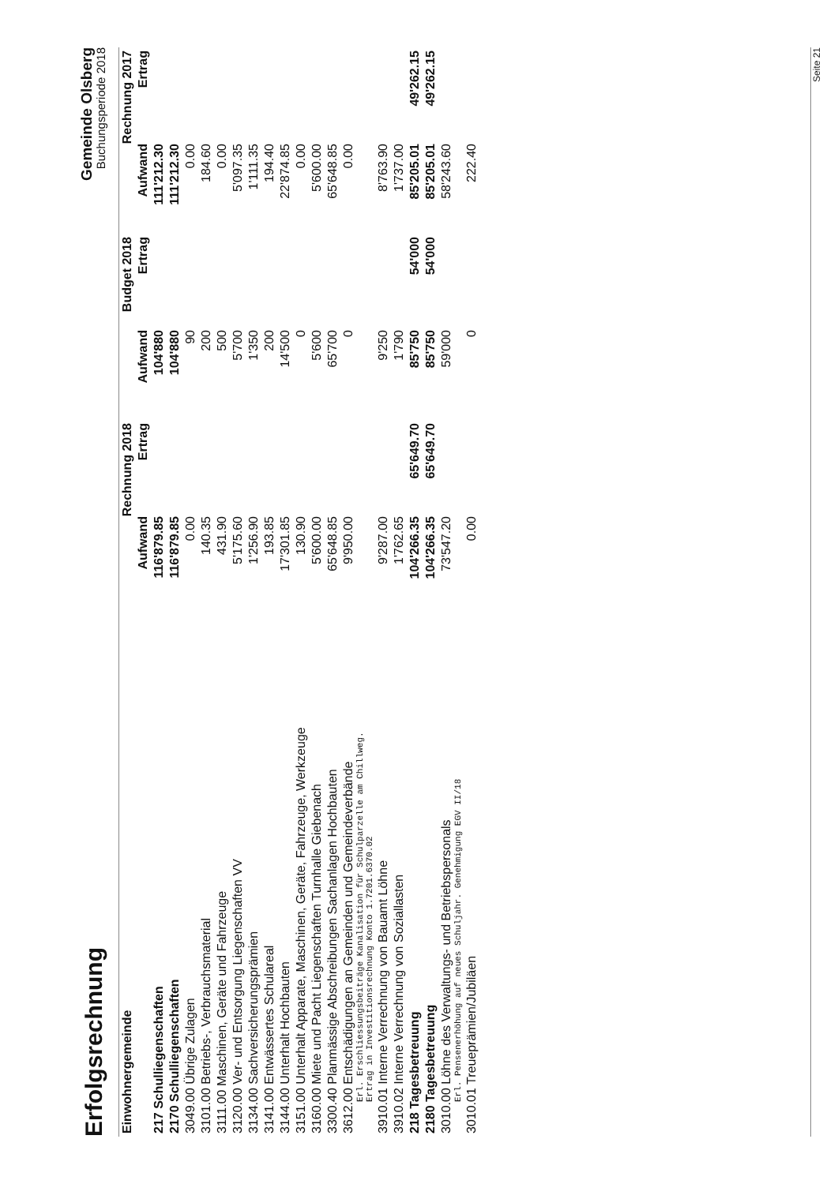Erfolgsrechnung
Gemeinde Olsberg
Buchungsperiode 2018
| Einwohnergemeinde | Rechnung 2018 | | Budget 2018 | | Rechnung 2017 | |
| --- | --- | --- | --- | --- | --- | --- |
| | Aufwand | Ertrag | Aufwand | Ertrag | Aufwand | Ertrag |
| 217 Schulliegenschaften | 116'879.85 | | 104'880 | | 111'212.30 | |
| 2170 Schulliegenschaften | 116'879.85 | | 104'880 | | 111'212.30 | |
| 3049.00 Übrige Zulagen | 0.00 | | 90 | | 0.00 | |
| 3101.00 Betriebs-, Verbrauchsmaterial | 140.35 | | 200 | | 184.60 | |
| 3111.00 Maschinen, Geräte und Fahrzeuge | 431.90 | | 500 | | 0.00 | |
| 3120.00 Ver- und Entsorgung Liegenschaften VV | 5'175.60 | | 5'700 | | 5'097.35 | |
| 3134.00 Sachversicherungsprämien | 1'256.90 | | 1'350 | | 1'111.35 | |
| 3141.00 Entwässertes Schulareal | 193.85 | | 200 | | 194.40 | |
| 3144.00 Unterhalt Hochbauten | 17'301.85 | | 14'500 | | 22'874.85 | |
| 3151.00 Unterhalt Apparate, Maschinen, Geräte, Fahrzeuge, Werkzeuge | 130.90 | | 0 | | 0.00 | |
| 3160.00 Miete und Pacht Liegenschaften Turnhalle Giebenach | 5'600.00 | | 5'600 | | 5'600.00 | |
| 3300.40 Planmässige Abschreibungen Sachanlagen Hochbauten | 65'648.85 | | 65'700 | | 65'648.85 | |
| 3612.00 Entschädigungen an Gemeinden und Gemeindeverbände Erl. Erschliessungsbeiträge Kanalisation für Schulparzelle am Chillweg. Ertrag in Investitionsrechnung Konto 1.7201.6370.02 | 9'950.00 | | 0 | | 0.00 | |
| 3910.01 Interne Verrechnung von Bauamt Löhne | 9'287.00 | | 9'250 | | 8'763.90 | |
| 3910.02 Interne Verrechnung von Soziallasten | 1'762.65 | | 1'790 | | 1'737.00 | |
| 218 Tagesbetreuung | 104'266.35 | 65'649.70 | 85'750 | 54'000 | 85'205.01 | 49'262.15 |
| 2180 Tagesbetreuung | 104'266.35 | 65'649.70 | 85'750 | 54'000 | 85'205.01 | 49'262.15 |
| 3010.00 Löhne des Verwaltungs- und Betriebspersonals Erl. Pensenerhöhung auf neues Schuljahr. Genehmigung EGV II/18 | 73'547.20 | | 59'000 | | 58'243.60 | |
| 3010.01 Treueprämien/Jubiläen | 0.00 | | 0 | | 222.40 | |
Seite 21